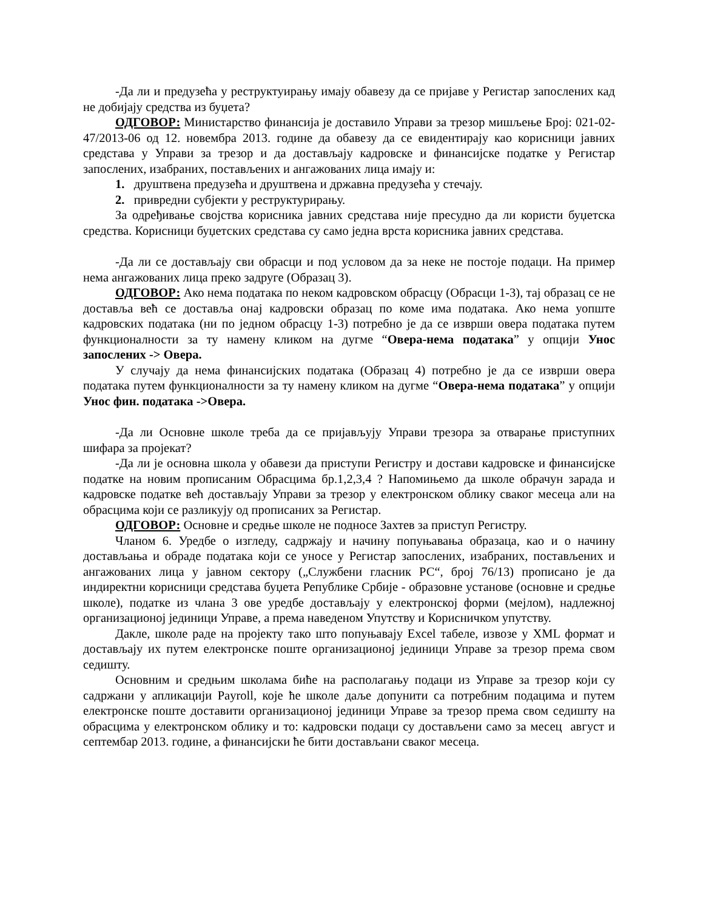-Да ли и предузећа у реструктуирању имају обавезу да се пријаве у Регистар запослених кад не добијају средства из буџета?
ОДГОВОР: Министарство финансија је доставило Управи за трезор мишљење Број: 021-02-47/2013-06 од 12. новембра 2013. године да обавезу да се евидентирају као корисници јавних средстава у Управи за трезор и да достављају кадровске и финансијске податке у Регистар запослених, изабраних, постављених и ангажованих лица имају и:
1. друштвена предузећа и друштвена и државна предузећа у стечају.
2. привредни субјекти у реструктурирању.
За одређивање својства корисника јавних средстава није пресудно да ли користи буџетска средства. Корисници буџетских средстава су само једна врста корисника јавних средстава.
-Да ли се достављају сви обрасци и под условом да за неке не постоје подаци. На пример нема ангажованих лица преко задруге (Образац 3).
ОДГОВОР: Ако нема података по неком кадровском обрасцу (Обрасци 1-3), тај образац се не доставља већ се доставља онај кадровски образац по коме има података. Ако нема уопште кадровских података (ни по једном обрасцу 1-3) потребно је да се изврши овера података путем функционалности за ту намену кликом на дугме “Овера-нема података” у опцији Унос запослених -> Овера.
У случају да нема финансијских података (Образац 4) потребно је да се изврши овера података путем функционалности за ту намену кликом на дугме “Овера-нема података” у опцији Унос фин. података ->Овера.
-Да ли Основне школе треба да се пријављују Управи трезора за отварање приступних шифара за пројекат?
-Да ли је основна школа у обавези да приступи Регистру и достави кадровске и финансијске податке на новим прописаним Обрасцима бр.1,2,3,4 ? Напомињемо да школе обрачун зарада и кадровске податке већ достављају Управи за трезор у електронском облику сваког месеца али на обрасцима који се разликују од прописаних за Регистар.
ОДГОВОР: Основне и средње школе не подносе Захтев за приступ Регистру.
Чланом 6. Уредбе о изгледу, садржају и начину попуњавања образаца, као и о начину достављања и обраде података који се уносе у Регистар запослених, изабраних, постављених и ангажованих лица у јавном сектору („Службени гласник РС“, број 76/13) прописано је да индиректни корисници средстава буџета Републике Србије - образовне установе (основне и средње школе), податке из члана 3 ове уредбе достављају у електронској форми (мејлом), надлежној организационој јединици Управе, а према наведеном Упутству и Корисничком упутству.
Дакле, школе раде на пројекту тако што попуњавају Excel табеле, извозе у XML формат и достављају их путем електронске поште организационој јединици Управе за трезор према свом седишту.
Основним и средњим школама биће на располагању подаци из Управе за трезор који су садржани у апликацији Payroll, које ће школе даље допунити са потребним подацима и путем електронске поште доставити организационој јединици Управе за трезор према свом седишту на обрасцима у електронском облику и то: кадровски подаци су достављени само за месец август и септембар 2013. године, а финансијски ће бити достављани сваког месеца.